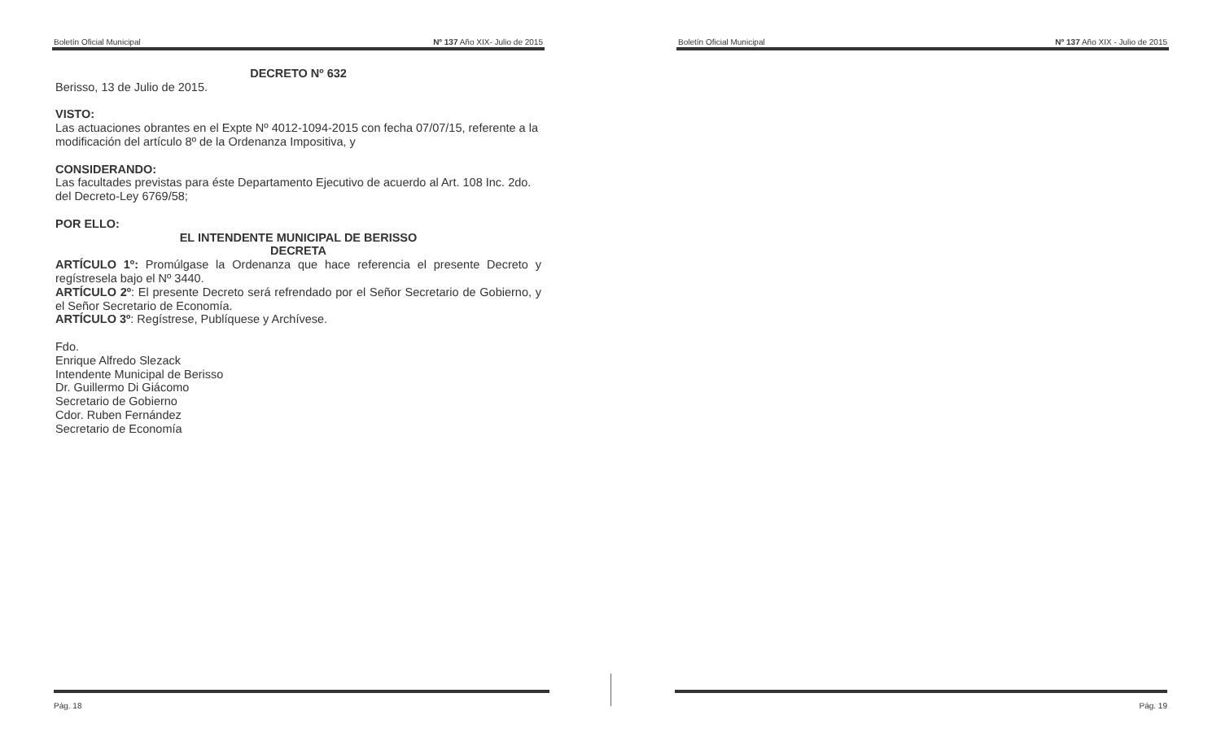Boletín Oficial Municipal Nº 137 Año XIX- Julio de 2015
DECRETO Nº 632
Berisso, 13 de Julio de 2015.
VISTO:
Las actuaciones obrantes en el Expte Nº 4012-1094-2015 con fecha 07/07/15, referente a la modificación del artículo 8º de la Ordenanza Impositiva, y
CONSIDERANDO:
Las facultades previstas para éste Departamento Ejecutivo de acuerdo al Art. 108 Inc. 2do. del Decreto-Ley 6769/58;
POR ELLO:
EL INTENDENTE MUNICIPAL DE BERISSO
DECRETA
ARTÍCULO 1º: Promúlgase la Ordenanza que hace referencia el presente Decreto y regístresela bajo el Nº 3440.
ARTÍCULO 2º: El presente Decreto será refrendado por el Señor Secretario de Gobierno, y el Señor Secretario de Economía.
ARTÍCULO 3º: Regístrese, Publíquese y Archívese.
Fdo.
Enrique Alfredo Slezack
Intendente Municipal de Berisso
Dr. Guillermo Di Giácomo
Secretario de Gobierno
Cdor. Ruben Fernández
Secretario de Economía
Pág. 18
Boletín Oficial Municipal Nº 137 Año XIX - Julio de 2015
Pág. 19